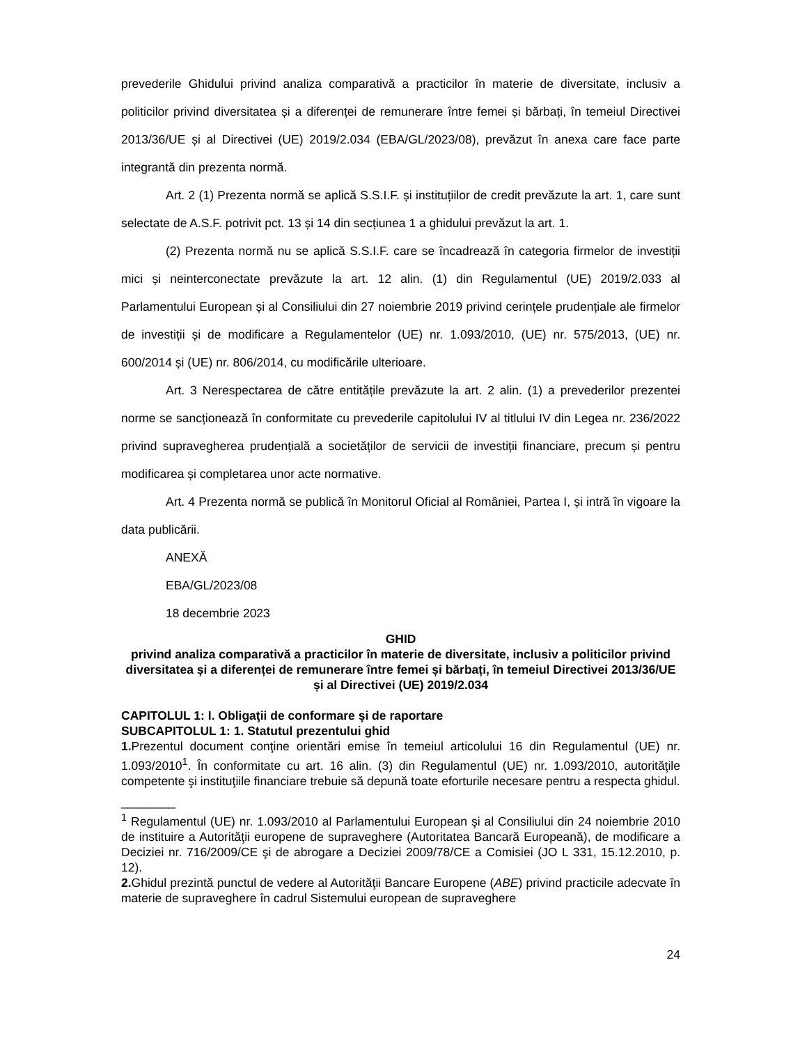prevederile Ghidului privind analiza comparativă a practicilor în materie de diversitate, inclusiv a politicilor privind diversitatea și a diferenței de remunerare între femei și bărbați, în temeiul Directivei 2013/36/UE și al Directivei (UE) 2019/2.034 (EBA/GL/2023/08), prevăzut în anexa care face parte integrantă din prezenta normă.
Art. 2 (1) Prezenta normă se aplică S.S.I.F. și instituțiilor de credit prevăzute la art. 1, care sunt selectate de A.S.F. potrivit pct. 13 și 14 din secțiunea 1 a ghidului prevăzut la art. 1.
(2) Prezenta normă nu se aplică S.S.I.F. care se încadrează în categoria firmelor de investiții mici și neinterconectate prevăzute la art. 12 alin. (1) din Regulamentul (UE) 2019/2.033 al Parlamentului European și al Consiliului din 27 noiembrie 2019 privind cerințele prudențiale ale firmelor de investiții și de modificare a Regulamentelor (UE) nr. 1.093/2010, (UE) nr. 575/2013, (UE) nr. 600/2014 și (UE) nr. 806/2014, cu modificările ulterioare.
Art. 3 Nerespectarea de către entitățile prevăzute la art. 2 alin. (1) a prevederilor prezentei norme se sancționează în conformitate cu prevederile capitolului IV al titlului IV din Legea nr. 236/2022 privind supravegherea prudențială a societăților de servicii de investiții financiare, precum și pentru modificarea și completarea unor acte normative.
Art. 4 Prezenta normă se publică în Monitorul Oficial al României, Partea I, și intră în vigoare la data publicării.
ANEXĂ
EBA/GL/2023/08
18 decembrie 2023
GHID
privind analiza comparativă a practicilor în materie de diversitate, inclusiv a politicilor privind diversitatea și a diferenței de remunerare între femei și bărbați, în temeiul Directivei 2013/36/UE și al Directivei (UE) 2019/2.034
CAPITOLUL 1: I. Obligaţii de conformare şi de raportare
SUBCAPITOLUL 1: 1. Statutul prezentului ghid
1. Prezentul document conţine orientări emise în temeiul articolului 16 din Regulamentul (UE) nr. 1.093/2010<sup>1</sup>. În conformitate cu art. 16 alin. (3) din Regulamentul (UE) nr. 1.093/2010, autorităţile competente şi instituţiile financiare trebuie să depună toate eforturile necesare pentru a respecta ghidul.
________
<sup>1</sup> Regulamentul (UE) nr. 1.093/2010 al Parlamentului European şi al Consiliului din 24 noiembrie 2010 de instituire a Autorităţii europene de supraveghere (Autoritatea Bancară Europeană), de modificare a Deciziei nr. 716/2009/CE şi de abrogare a Deciziei 2009/78/CE a Comisiei (JO L 331, 15.12.2010, p. 12).
2. Ghidul prezintă punctul de vedere al Autorităţii Bancare Europene (ABE) privind practicile adecvate în materie de supraveghere în cadrul Sistemului european de supraveghere
24